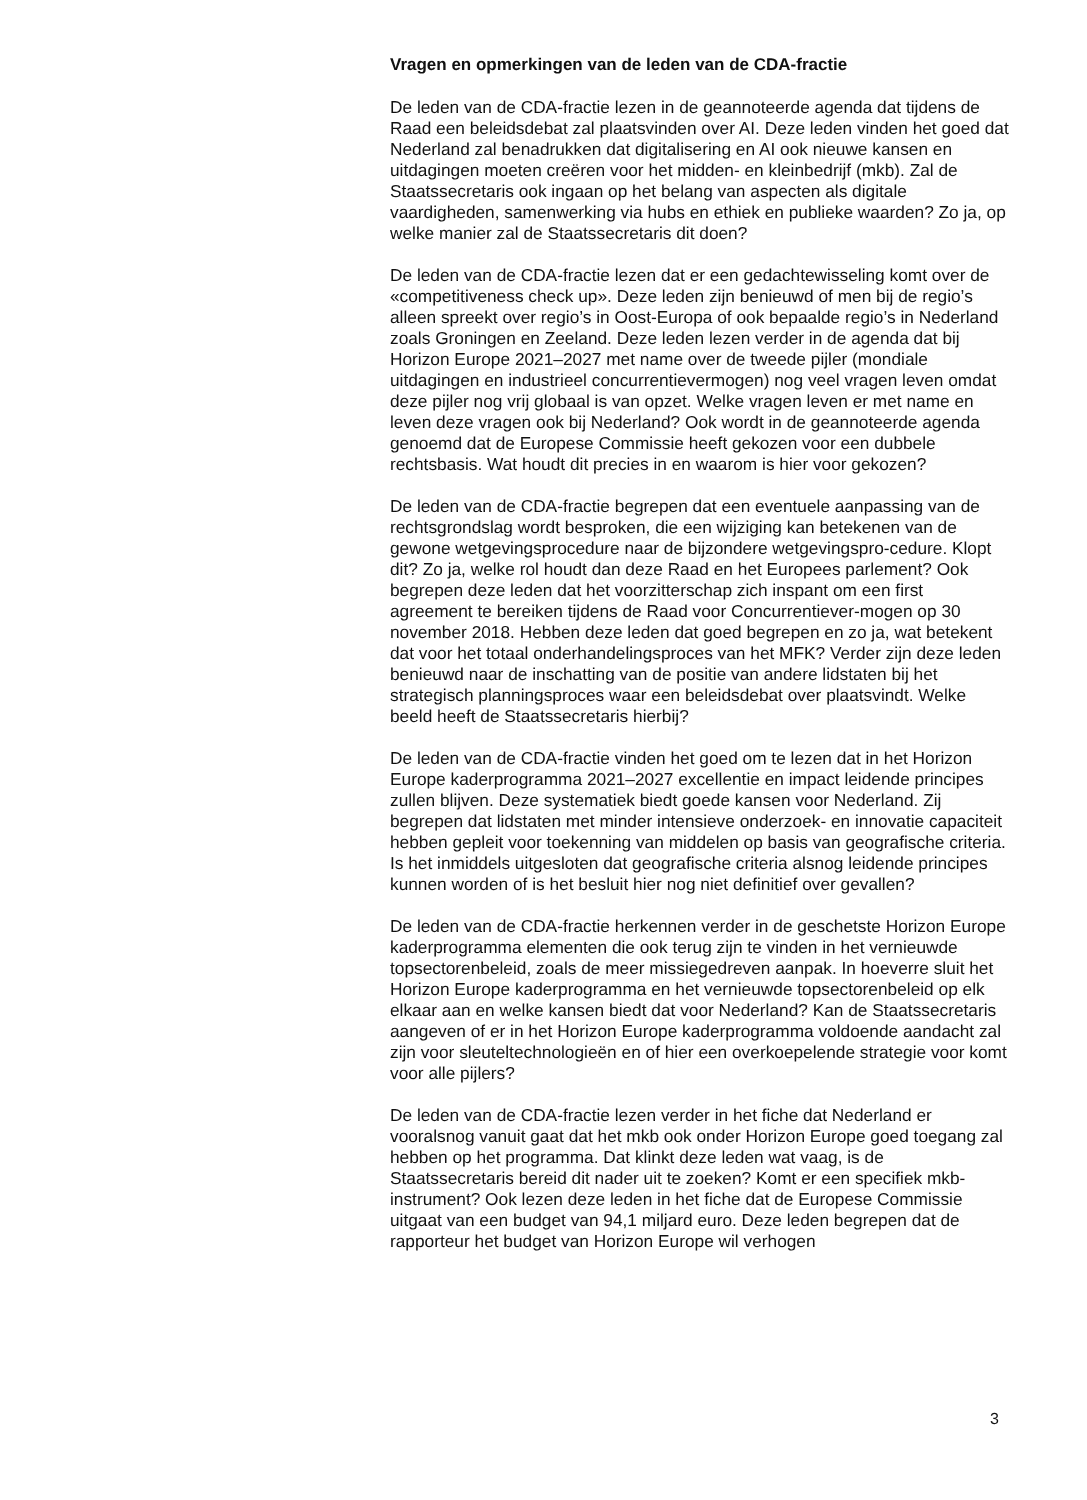Vragen en opmerkingen van de leden van de CDA-fractie
De leden van de CDA-fractie lezen in de geannoteerde agenda dat tijdens de Raad een beleidsdebat zal plaatsvinden over AI. Deze leden vinden het goed dat Nederland zal benadrukken dat digitalisering en AI ook nieuwe kansen en uitdagingen moeten creëren voor het midden- en kleinbedrijf (mkb). Zal de Staatssecretaris ook ingaan op het belang van aspecten als digitale vaardigheden, samenwerking via hubs en ethiek en publieke waarden? Zo ja, op welke manier zal de Staatssecretaris dit doen?
De leden van de CDA-fractie lezen dat er een gedachtewisseling komt over de «competitiveness check up». Deze leden zijn benieuwd of men bij de regio’s alleen spreekt over regio’s in Oost-Europa of ook bepaalde regio’s in Nederland zoals Groningen en Zeeland. Deze leden lezen verder in de agenda dat bij Horizon Europe 2021–2027 met name over de tweede pijler (mondiale uitdagingen en industrieel concurrentievermogen) nog veel vragen leven omdat deze pijler nog vrij globaal is van opzet. Welke vragen leven er met name en leven deze vragen ook bij Nederland? Ook wordt in de geannoteerde agenda genoemd dat de Europese Commissie heeft gekozen voor een dubbele rechtsbasis. Wat houdt dit precies in en waarom is hier voor gekozen?
De leden van de CDA-fractie begrepen dat een eventuele aanpassing van de rechtsgrondslag wordt besproken, die een wijziging kan betekenen van de gewone wetgevingsprocedure naar de bijzondere wetgevingspro-cedure. Klopt dit? Zo ja, welke rol houdt dan deze Raad en het Europees parlement? Ook begrepen deze leden dat het voorzitterschap zich inspant om een first agreement te bereiken tijdens de Raad voor Concurrentiever-mogen op 30 november 2018. Hebben deze leden dat goed begrepen en zo ja, wat betekent dat voor het totaal onderhandelingsproces van het MFK? Verder zijn deze leden benieuwd naar de inschatting van de positie van andere lidstaten bij het strategisch planningsproces waar een beleidsdebat over plaatsvindt. Welke beeld heeft de Staatssecretaris hierbij?
De leden van de CDA-fractie vinden het goed om te lezen dat in het Horizon Europe kaderprogramma 2021–2027 excellentie en impact leidende principes zullen blijven. Deze systematiek biedt goede kansen voor Nederland. Zij begrepen dat lidstaten met minder intensieve onderzoek- en innovatie capaciteit hebben gepleit voor toekenning van middelen op basis van geografische criteria. Is het inmiddels uitgesloten dat geografische criteria alsnog leidende principes kunnen worden of is het besluit hier nog niet definitief over gevallen?
De leden van de CDA-fractie herkennen verder in de geschetste Horizon Europe kaderprogramma elementen die ook terug zijn te vinden in het vernieuwde topsectorenbeleid, zoals de meer missiegedreven aanpak. In hoeverre sluit het Horizon Europe kaderprogramma en het vernieuwde topsectorenbeleid op elk elkaar aan en welke kansen biedt dat voor Nederland? Kan de Staatssecretaris aangeven of er in het Horizon Europe kaderprogramma voldoende aandacht zal zijn voor sleuteltechnologieën en of hier een overkoepelende strategie voor komt voor alle pijlers?
De leden van de CDA-fractie lezen verder in het fiche dat Nederland er vooralsnog vanuit gaat dat het mkb ook onder Horizon Europe goed toegang zal hebben op het programma. Dat klinkt deze leden wat vaag, is de Staatssecretaris bereid dit nader uit te zoeken? Komt er een specifiek mkb-instrument? Ook lezen deze leden in het fiche dat de Europese Commissie uitgaat van een budget van 94,1 miljard euro. Deze leden begrepen dat de rapporteur het budget van Horizon Europe wil verhogen
3